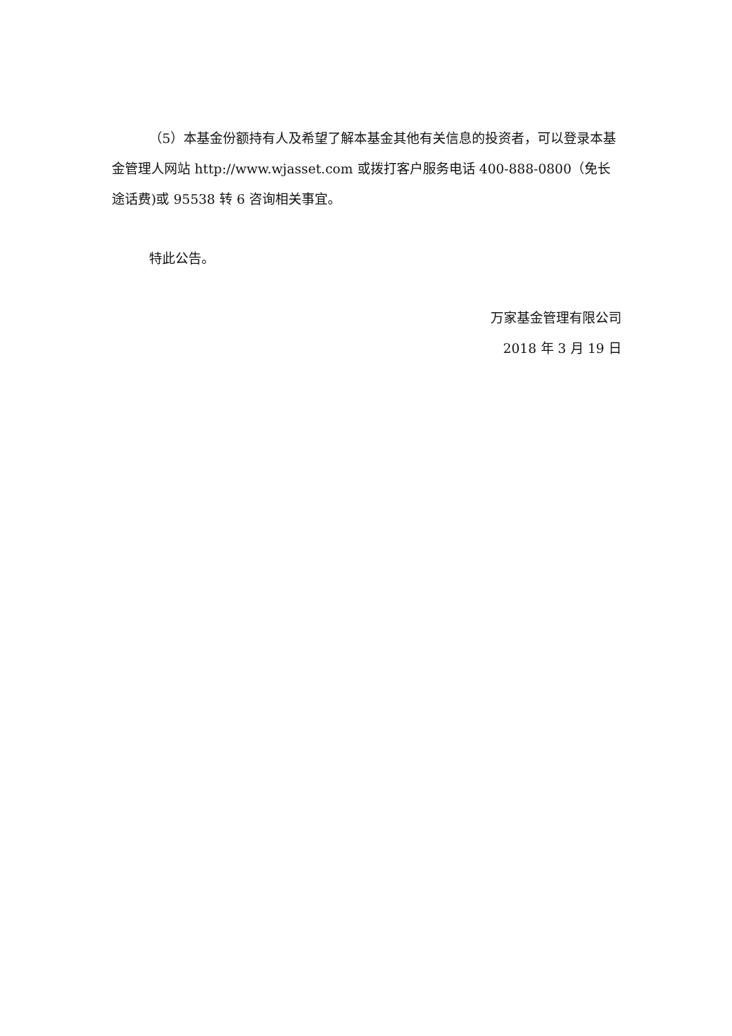（5）本基金份额持有人及希望了解本基金其他有关信息的投资者，可以登录本基金管理人网站 http://www.wjasset.com 或拨打客户服务电话 400-888-0800（免长途话费)或 95538 转 6 咨询相关事宜。
特此公告。
万家基金管理有限公司
2018 年 3 月 19 日